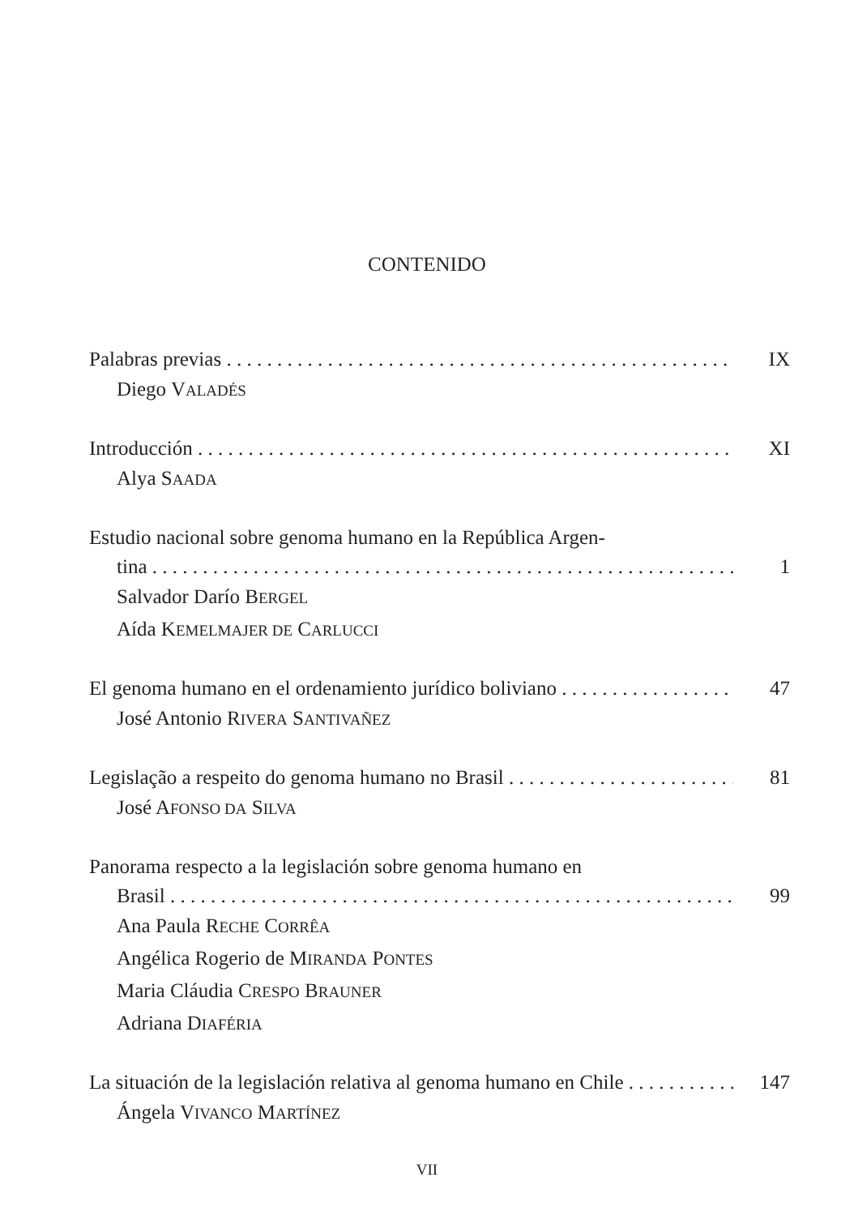CONTENIDO
Palabras previas IX
Diego VALADÉS
Introducción XI
Alya SAADA
Estudio nacional sobre genoma humano en la República Argen-
tina 1
Salvador Darío BERGEL
Aída KEMELMAJER DE CARLUCCI
El genoma humano en el ordenamiento jurídico boliviano 47
José Antonio RIVERA SANTIVAÑEZ
Legislação a respeito do genoma humano no Brasil 81
José AFONSO DA SILVA
Panorama respecto a la legislación sobre genoma humano en
Brasil 99
Ana Paula RECHE CORRÊA
Angélica Rogerio de MIRANDA PONTES
Maria Cláudia CRESPO BRAUNER
Adriana DIAFÉRIA
La situación de la legislación relativa al genoma humano en Chile 147
Ángela VIVANCO MARTÍNEZ
VII